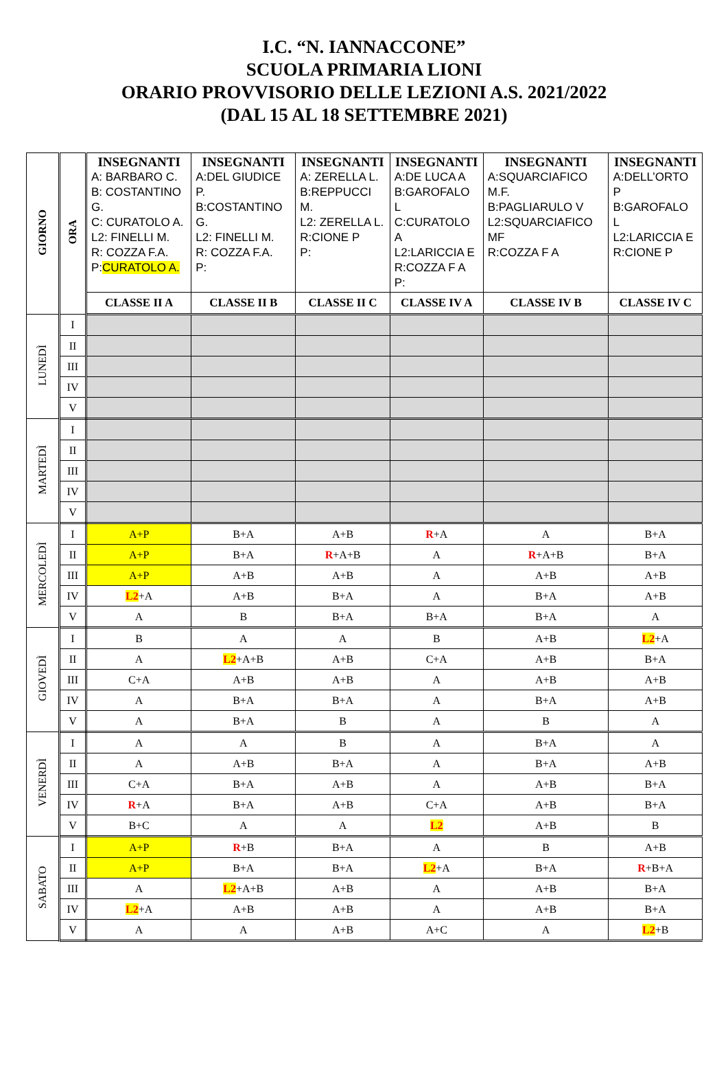I.C. “N. IANNACCONE”
SCUOLA PRIMARIA LIONI
ORARIO PROVVISORIO DELLE LEZIONI A.S. 2021/2022
(DAL 15 AL 18 SETTEMBRE 2021)
| GIORNO | ORA | INSEGNANTI A: BARBARO C. B: COSTANTINO G. C: CURATOLO A. L2: FINELLI M. R: COZZA F.A. P: CURATOLO A. | INSEGNANTI A:DEL GIUDICE P. B:COSTANTINO G. L2: FINELLI M. R: COZZA F.A. P: | INSEGNANTI A: ZERELLA L. B:REPPUCCI M. L2: ZERELLA L. R:CIONE P P: | INSEGNANTI A:DE LUCA A B:GAROFALO L C:CURATOLO A L2:LARICCIA E R:COZZA F A P: | INSEGNANTI A:SQUARCIAFICO M.F. B:PAGLIARULO V L2:SQUARCIAFICO MF R:COZZA F A | INSEGNANTI A:DELL’ORTO P B:GAROFALO L L2:LARICCIA E R:CIONE P |
| --- | --- | --- | --- | --- | --- | --- | --- |
| | | CLASSE II A | CLASSE II B | CLASSE II C | CLASSE IV A | CLASSE IV B | CLASSE IV C |
| LUNEDÌ | I | | | | | | |
| | II | | | | | | |
| | III | | | | | | |
| | IV | | | | | | |
| | V | | | | | | |
| MARTEDÌ | I | | | | | | |
| | II | | | | | | |
| | III | | | | | | |
| | IV | | | | | | |
| | V | | | | | | |
| MERCOLEDÌ | I | A+P | B+A | A+B | R +A | A | B+A |
| | II | A+P | B+A | R +A+B | A | R +A+B | B+A |
| | III | A+P | A+B | A+B | A | A+B | A+B |
| | IV | L2 +A | A+B | B+A | A | B+A | A+B |
| | V | A | B | B+A | B+A | B+A | A |
| GIOVEDÌ | I | B | A | A | B | A+B | L2 +A |
| | II | A | L2 +A+B | A+B | C+A | A+B | B+A |
| | III | C+A | A+B | A+B | A | A+B | A+B |
| | IV | A | B+A | B+A | A | B+A | A+B |
| | V | A | B+A | B | A | B | A |
| VENERDÌ | I | A | A | B | A | B+A | A |
| | II | A | A+B | B+A | A | B+A | A+B |
| | III | C+A | B+A | A+B | A | A+B | B+A |
| | IV | R +A | B+A | A+B | C+A | A+B | B+A |
| | V | B+C | A | A | L2 | A+B | B |
| SABATO | I | A+P | R +B | B+A | A | B | A+B |
| | II | A+P | B+A | B+A | L2 +A | B+A | R +B+A |
| | III | A | L2 +A+B | A+B | A | A+B | B+A |
| | IV | L2 +A | A+B | A+B | A | A+B | B+A |
| | V | A | A | A+B | A+C | A | L2 +B |